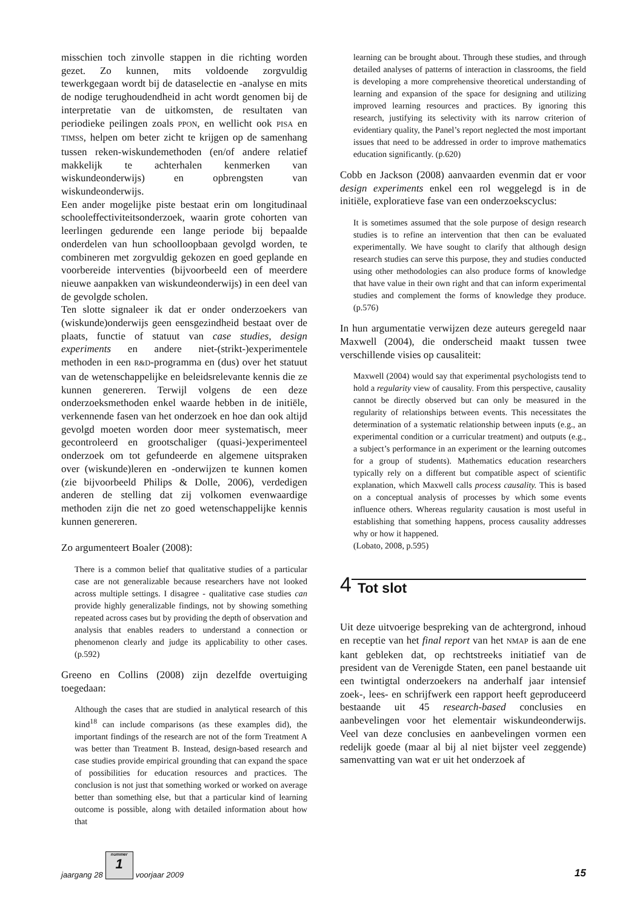misschien toch zinvolle stappen in die richting worden gezet. Zo kunnen, mits voldoende zorgvuldig tewerkgegaan wordt bij de dataselectie en -analyse en mits de nodige terughoudendheid in acht wordt genomen bij de interpretatie van de uitkomsten, de resultaten van periodieke peilingen zoals PPON, en wellicht ook PISA en TIMSS, helpen om beter zicht te krijgen op de samenhang tussen reken-wiskundemethoden (en/of andere relatief makkelijk te achterhalen kenmerken van wiskundeonderwijs) en opbrengsten van wiskundeonderwijs.
Een ander mogelijke piste bestaat erin om longitudinaal schooleffectiviteitsonderzoek, waarin grote cohorten van leerlingen gedurende een lange periode bij bepaalde onderdelen van hun schoolloopbaan gevolgd worden, te combineren met zorgvuldig gekozen en goed geplande en voorbereide interventies (bijvoorbeeld een of meerdere nieuwe aanpakken van wiskundeonderwijs) in een deel van de gevolgde scholen.
Ten slotte signaleer ik dat er onder onderzoekers van (wiskunde)onderwijs geen eensgezindheid bestaat over de plaats, functie of statuut van case studies, design experiments en andere niet-(strikt-)experimentele methoden in een R&D-programma en (dus) over het statuut van de wetenschappelijke en beleidsrelevante kennis die ze kunnen genereren. Terwijl volgens de een deze onderzoeksmethoden enkel waarde hebben in de initiële, verkennende fasen van het onderzoek en hoe dan ook altijd gevolgd moeten worden door meer systematisch, meer gecontroleerd en grootschaliger (quasi-)experimenteel onderzoek om tot gefundeerde en algemene uitspraken over (wiskunde)leren en -onderwijzen te kunnen komen (zie bijvoorbeeld Philips & Dolle, 2006), verdedigen anderen de stelling dat zij volkomen evenwaardige methoden zijn die net zo goed wetenschappelijke kennis kunnen genereren.
Zo argumenteert Boaler (2008):
There is a common belief that qualitative studies of a particular case are not generalizable because researchers have not looked across multiple settings. I disagree - qualitative case studies can provide highly generalizable findings, not by showing something repeated across cases but by providing the depth of observation and analysis that enables readers to understand a connection or phenomenon clearly and judge its applicability to other cases. (p.592)
Greeno en Collins (2008) zijn dezelfde overtuiging toegedaan:
Although the cases that are studied in analytical research of this kind<sup>18</sup> can include comparisons (as these examples did), the important findings of the research are not of the form Treatment A was better than Treatment B. Instead, design-based research and case studies provide empirical grounding that can expand the space of possibilities for education resources and practices. The conclusion is not just that something worked or worked on average better than something else, but that a particular kind of learning outcome is possible, along with detailed information about how that
learning can be brought about. Through these studies, and through detailed analyses of patterns of interaction in classrooms, the field is developing a more comprehensive theoretical understanding of learning and expansion of the space for designing and utilizing improved learning resources and practices. By ignoring this research, justifying its selectivity with its narrow criterion of evidentiary quality, the Panel’s report neglected the most important issues that need to be addressed in order to improve mathematics education significantly. (p.620)
Cobb en Jackson (2008) aanvaarden evenmin dat er voor design experiments enkel een rol weggelegd is in de initiële, exploratieve fase van een onderzoekscyclus:
It is sometimes assumed that the sole purpose of design research studies is to refine an intervention that then can be evaluated experimentally. We have sought to clarify that although design research studies can serve this purpose, they and studies conducted using other methodologies can also produce forms of knowledge that have value in their own right and that can inform experimental studies and complement the forms of knowledge they produce. (p.576)
In hun argumentatie verwijzen deze auteurs geregeld naar Maxwell (2004), die onderscheid maakt tussen twee verschillende visies op causaliteit:
Maxwell (2004) would say that experimental psychologists tend to hold a regularity view of causality. From this perspective, causality cannot be directly observed but can only be measured in the regularity of relationships between events. This necessitates the determination of a systematic relationship between inputs (e.g., an experimental condition or a curricular treatment) and outputs (e.g., a subject’s performance in an experiment or the learning outcomes for a group of students). Mathematics education researchers typically rely on a different but compatible aspect of scientific explanation, which Maxwell calls process causality. This is based on a conceptual analysis of processes by which some events influence others. Whereas regularity causation is most useful in establishing that something happens, process causality addresses why or how it happened.
(Lobato, 2008, p.595)
4 Tot slot
Uit deze uitvoerige bespreking van de achtergrond, inhoud en receptie van het final report van het NMAP is aan de ene kant gebleken dat, op rechtstreeks initiatief van de president van de Verenigde Staten, een panel bestaande uit een twintigtal onderzoekers na anderhalf jaar intensief zoek-, lees- en schrijfwerk een rapport heeft geproduceerd bestaande uit 45 research-based conclusies en aanbevelingen voor het elementair wiskundeonderwijs. Veel van deze conclusies en aanbevelingen vormen een redelijk goede (maar al bij al niet bijster veel zeggende) samenvatting van wat er uit het onderzoek af
jaargang 28
nummer
1
voorjaar 2009 15